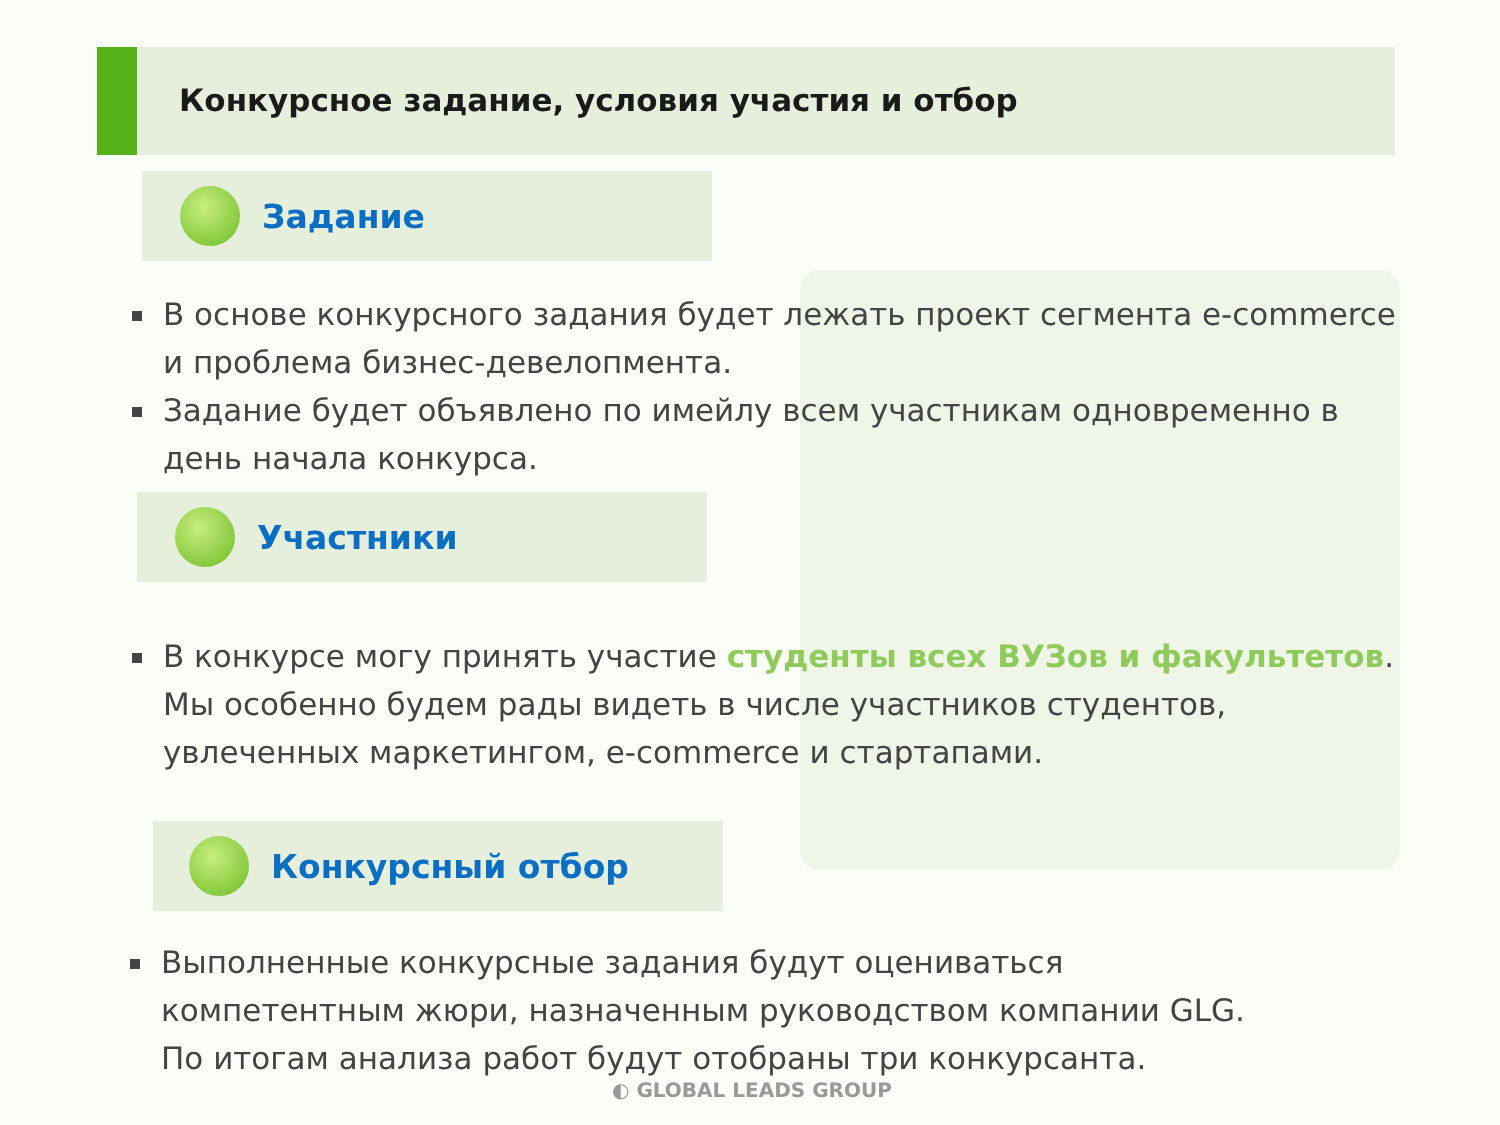Конкурсное задание, условия участия и отбор
Задание
В основе конкурсного задания будет лежать проект сегмента e-commerce и проблема бизнес-девелопмента.
Задание будет объявлено по имейлу всем участникам одновременно в день начала конкурса.
Участники
В конкурсе могу принять участие студенты всех ВУЗов и факультетов. Мы особенно будем рады видеть в числе участников студентов, увлеченных маркетингом, e-commerce и стартапами.
Конкурсный отбор
Выполненные конкурсные задания будут оцениваться компетентным жюри, назначенным руководством компании GLG. По итогам анализа работ будут отобраны три конкурсанта.
◐ GLOBAL LEADS GROUP